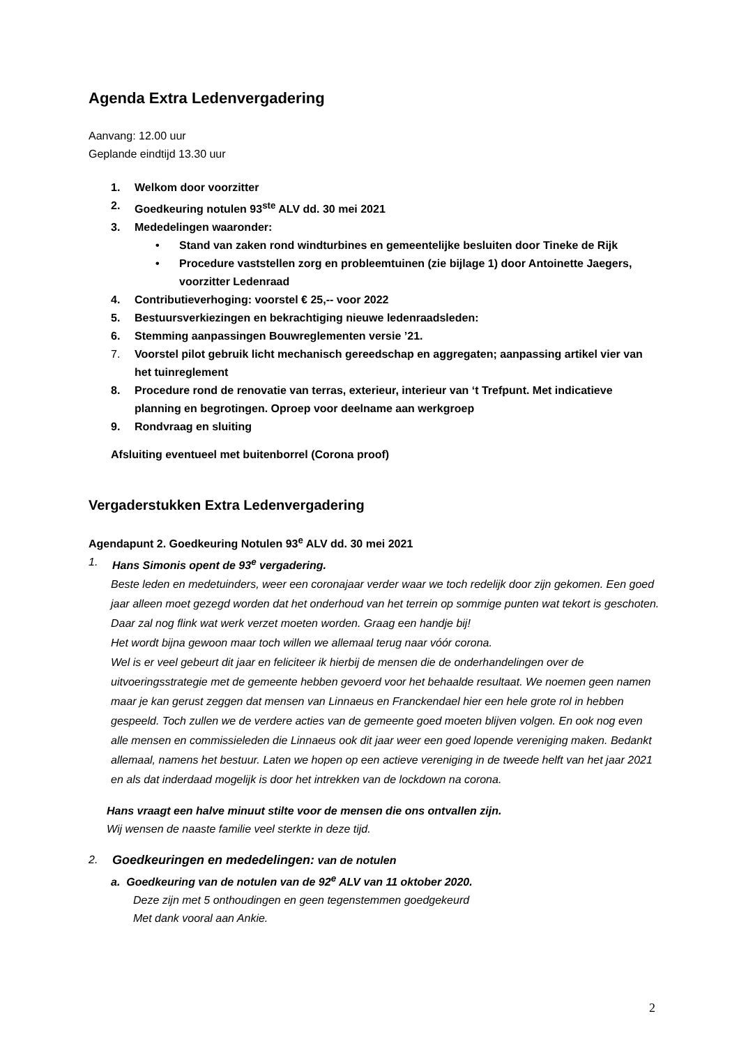Agenda Extra Ledenvergadering
Aanvang: 12.00 uur
Geplande eindtijd 13.30 uur
1. Welkom door voorzitter
2. Goedkeuring notulen 93<sup>ste</sup> ALV dd. 30 mei 2021
3. Mededelingen waaronder:
• Stand van zaken rond windturbines en gemeentelijke besluiten door Tineke de Rijk
• Procedure vaststellen zorg en probleemtuinen (zie bijlage 1) door Antoinette Jaegers, voorzitter Ledenraad
4. Contributieverhoging: voorstel € 25,-- voor 2022
5. Bestuursverkiezingen en bekrachtiging nieuwe ledenraadsleden:
6. Stemming aanpassingen Bouwreglementen versie ’21.
7. Voorstel pilot gebruik licht mechanisch gereedschap en aggregaten; aanpassing artikel vier van het tuinreglement
8. Procedure rond de renovatie van terras, exterieur, interieur van ‘t Trefpunt. Met indicatieve planning en begrotingen. Oproep voor deelname aan werkgroep
9. Rondvraag en sluiting
Afsluiting eventueel met buitenborrel (Corona proof)
Vergaderstukken Extra Ledenvergadering
Agendapunt 2. Goedkeuring Notulen 93<sup>e</sup> ALV dd. 30 mei 2021
1. Hans Simonis opent de 93<sup>e</sup> vergadering.
Beste leden en medetuinders, weer een coronajaar verder waar we toch redelijk door zijn gekomen. Een goed jaar alleen moet gezegd worden dat het onderhoud van het terrein op sommige punten wat tekort is geschoten. Daar zal nog flink wat werk verzet moeten worden. Graag een handje bij!
Het wordt bijna gewoon maar toch willen we allemaal terug naar vóór corona.
Wel is er veel gebeurt dit jaar en feliciteer ik hierbij de mensen die de onderhandelingen over de uitvoeringsstrategie met de gemeente hebben gevoerd voor het behaalde resultaat. We noemen geen namen maar je kan gerust zeggen dat mensen van Linnaeus en Franckendael hier een hele grote rol in hebben gespeeld. Toch zullen we de verdere acties van de gemeente goed moeten blijven volgen. En ook nog even alle mensen en commissieleden die Linnaeus ook dit jaar weer een goed lopende vereniging maken. Bedankt allemaal, namens het bestuur. Laten we hopen op een actieve vereniging in de tweede helft van het jaar 2021 en als dat inderdaad mogelijk is door het intrekken van de lockdown na corona.
Hans vraagt een halve minuut stilte voor de mensen die ons ontvallen zijn.
Wij wensen de naaste familie veel sterkte in deze tijd.
2. Goedkeuringen en mededelingen: van de notulen
a. Goedkeuring van de notulen van de 92<sup>e</sup> ALV van 11 oktober 2020.
Deze zijn met 5 onthoudingen en geen tegenstemmen goedgekeurd
Met dank vooral aan Ankie.
2